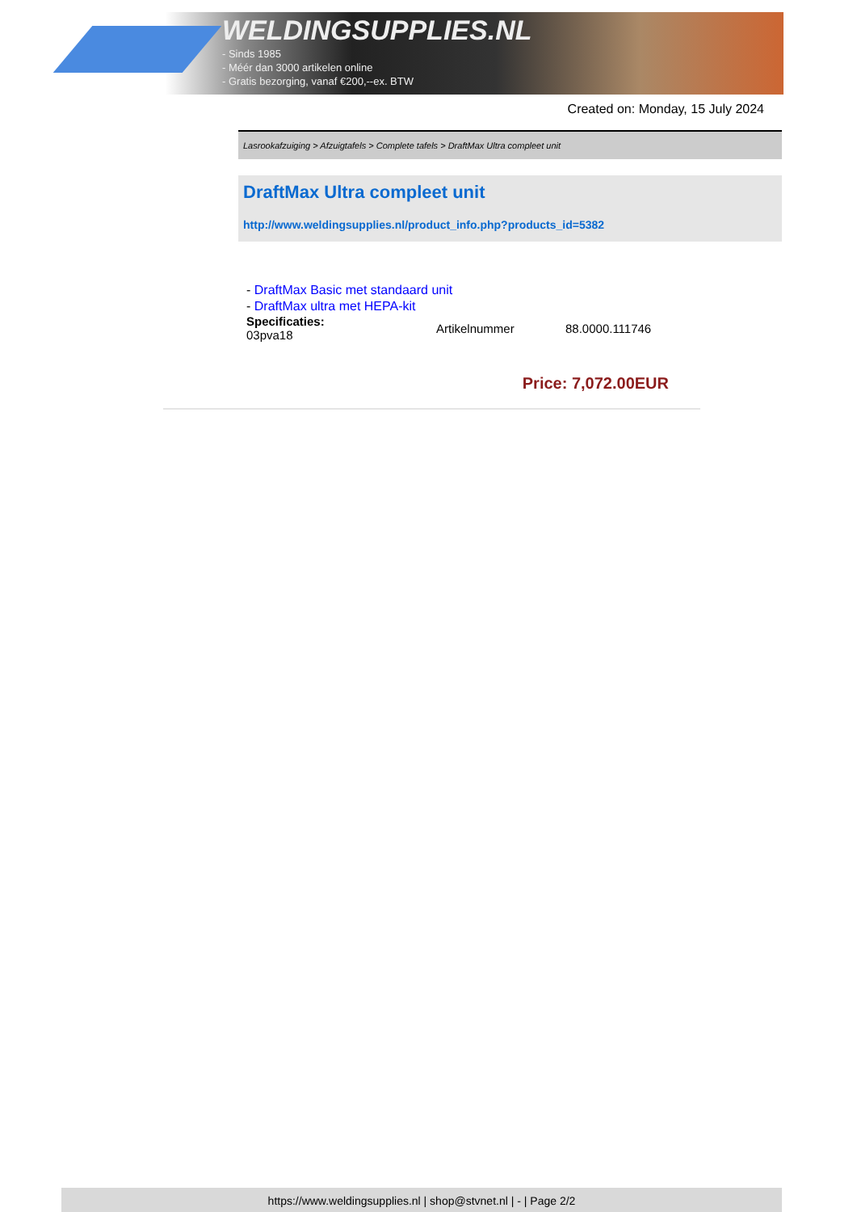WELDINGSUPPLIES.NL
- Sinds 1985
- Méér dan 3000 artikelen online
- Gratis bezorging, vanaf €200,--ex. BTW
Created on: Monday, 15 July 2024
Lasrookafzuiging > Afzuigtafels > Complete tafels > DraftMax Ultra compleet unit
DraftMax Ultra compleet unit
http://www.weldingsupplies.nl/product_info.php?products_id=5382
- DraftMax Basic met standaard unit
- DraftMax ultra met HEPA-kit
| Specificaties: 03pva18 | Artikelnummer | 88.0000.111746 |
Price: 7,072.00EUR
https://www.weldingsupplies.nl | shop@stvnet.nl | - | Page 2/2